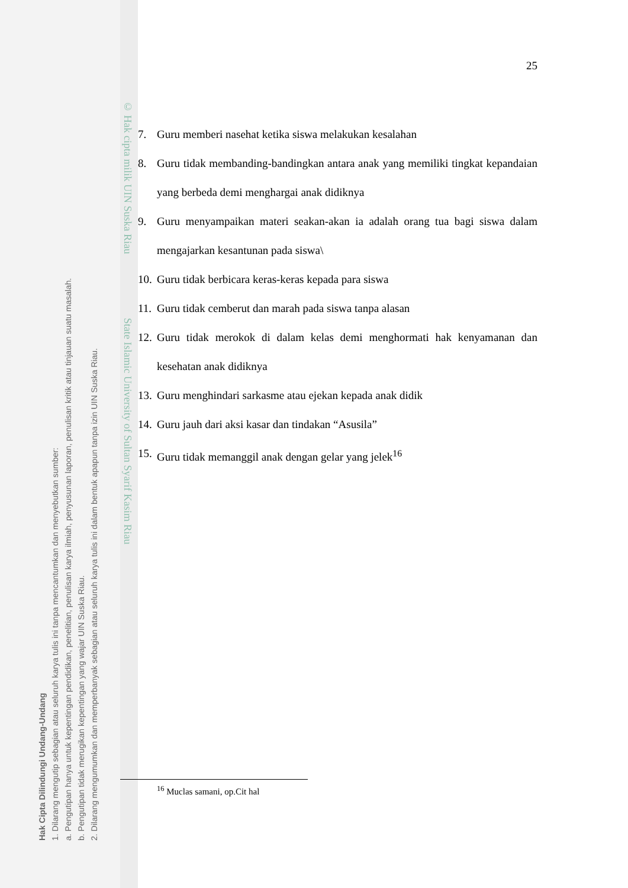© Hak cipta milik UIN Suska Riau State Islamic University of Sultan Syarif Kasim Riau
25
7. Guru memberi nasehat ketika siswa melakukan kesalahan
8. Guru tidak membanding-bandingkan antara anak yang memiliki tingkat kepandaian yang berbeda demi menghargai anak didiknya
9. Guru menyampaikan materi seakan-akan ia adalah orang tua bagi siswa dalam mengajarkan kesantunan pada siswa\
10. Guru tidak berbicara keras-keras kepada para siswa
11. Guru tidak cemberut dan marah pada siswa tanpa alasan
12. Guru tidak merokok di dalam kelas demi menghormati hak kenyamanan dan kesehatan anak didiknya
13. Guru menghindari sarkasme atau ejekan kepada anak didik
14. Guru jauh dari aksi kasar dan tindakan “Asusila”
15. Guru tidak memanggil anak dengan gelar yang jelek<sup>16</sup>
<sup>16</sup> Muclas samani, op.Cit hal
Hak Cipta Dilindungi Undang-Undang
1. Dilarang mengutip sebagian atau seluruh karya tulis ini tanpa mencantumkan dan menyebutkan sumber:
a. Pengutipan hanya untuk kepentingan pendidikan, penelitian, penulisan karya ilmiah, penyusunan laporan, penulisan kritik atau tinjauan suatu masalah.
b. Pengutipan tidak merugikan kepentingan yang wajar UIN Suska Riau.
2. Dilarang mengumumkan dan memperbanyak sebagian atau seluruh karya tulis ini dalam bentuk apapun tanpa izin UIN Suska Riau.